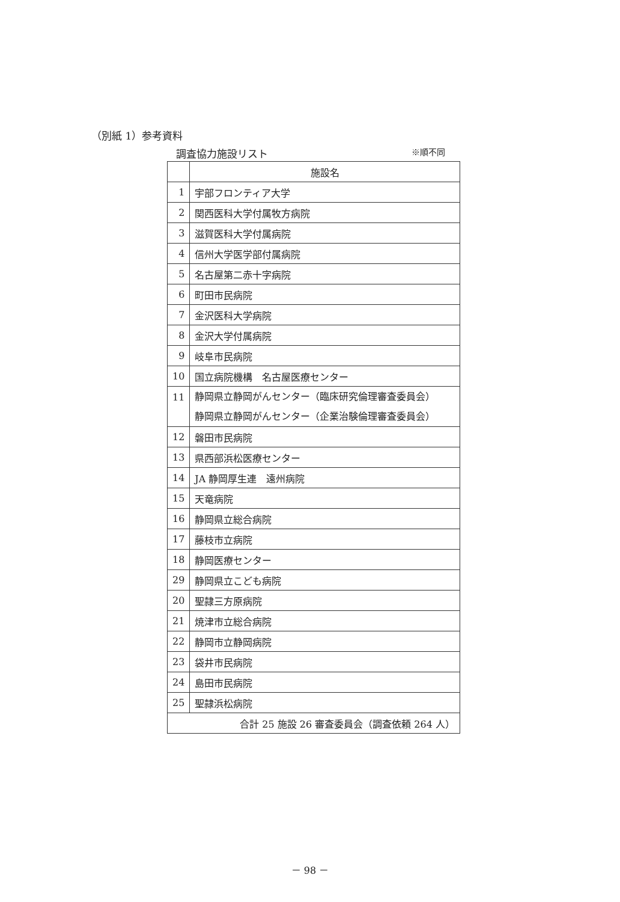（別紙 1）参考資料
調査協力施設リスト ※順不同
| | 施設名 |
| --- | --- |
| 1 | 宇部フロンティア大学 |
| 2 | 関西医科大学付属牧方病院 |
| 3 | 滋賀医科大学付属病院 |
| 4 | 信州大学医学部付属病院 |
| 5 | 名古屋第二赤十字病院 |
| 6 | 町田市民病院 |
| 7 | 金沢医科大学病院 |
| 8 | 金沢大学付属病院 |
| 9 | 岐阜市民病院 |
| 10 | 国立病院機構 名古屋医療センター |
| 11 | 静岡県立静岡がんセンター（臨床研究倫理審査委員会） 静岡県立静岡がんセンター（企業治験倫理審査委員会） |
| 12 | 磐田市民病院 |
| 13 | 県西部浜松医療センター |
| 14 | JA 静岡厚生連 遠州病院 |
| 15 | 天竜病院 |
| 16 | 静岡県立総合病院 |
| 17 | 藤枝市立病院 |
| 18 | 静岡医療センター |
| 29 | 静岡県立こども病院 |
| 20 | 聖隷三方原病院 |
| 21 | 焼津市立総合病院 |
| 22 | 静岡市立静岡病院 |
| 23 | 袋井市民病院 |
| 24 | 島田市民病院 |
| 25 | 聖隷浜松病院 |
| 合計 25 施設 26 審査委員会（調査依頼 264 人） | |
－ 98 －